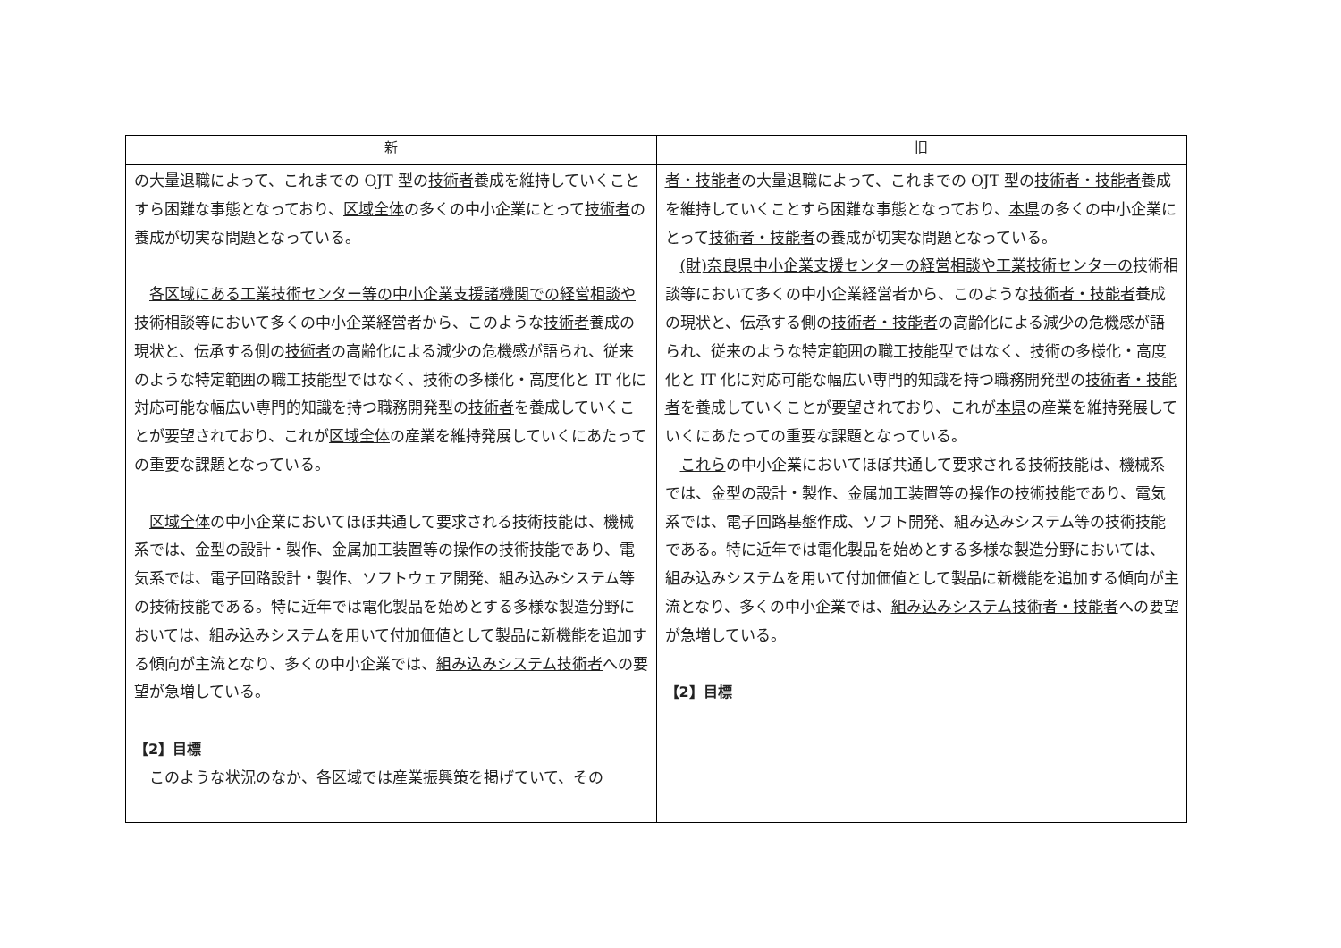| 新 | 旧 |
| --- | --- |
| の大量退職によって、これまでの OJT 型の 技術者 養成を維持していくことすら困難な事態となっており、 区域全体 の多くの中小企業にとって 技術者 の養成が切実な問題となっている。 各区域にある工業技術センター等の中小企業支援諸機関での経営相談や 技術相談等において多くの中小企業経営者から、このような 技術者 養成の現状と、伝承する側の 技術者 の高齢化による減少の危機感が語られ、従来のような特定範囲の職工技能型ではなく、技術の多様化・高度化と IT 化に対応可能な幅広い専門的知識を持つ職務開発型の 技術者 を養成していくことが要望されており、これが 区域全体 の産業を維持発展していくにあたっての重要な課題となっている。 区域全体 の中小企業においてほぼ共通して要求される技術技能は、機械系では、金型の設計・製作、金属加工装置等の操作の技術技能であり、電気系では、電子回路設計・製作、ソフトウェア開発、組み込みシステム等の技術技能である。特に近年では電化製品を始めとする多様な製造分野においては、組み込みシステムを用いて付加価値として製品に新機能を追加する傾向が主流となり、多くの中小企業では、 組み込みシステム技術者 への要望が急増している。 【2】目標 このような状況のなか、各区域では産業振興策を掲げていて、その | 者・技能者 の大量退職によって、これまでの OJT 型の 技術者・技能者 養成を維持していくことすら困難な事態となっており、 本県 の多くの中小企業にとって 技術者・技能者 の養成が切実な問題となっている。 (財)奈良県中小企業支援センターの経営相談や工業技術センターの 技術相談等において多くの中小企業経営者から、このような 技術者・技能者 養成の現状と、伝承する側の 技術者・技能者 の高齢化による減少の危機感が語られ、従来のような特定範囲の職工技能型ではなく、技術の多様化・高度化と IT 化に対応可能な幅広い専門的知識を持つ職務開発型の 技術者・技能者 を養成していくことが要望されており、これが 本県 の産業を維持発展していくにあたっての重要な課題となっている。 これら の中小企業においてほぼ共通して要求される技術技能は、機械系では、金型の設計・製作、金属加工装置等の操作の技術技能であり、電気系では、電子回路基盤作成、ソフト開発、組み込みシステム等の技術技能である。特に近年では電化製品を始めとする多様な製造分野においては、組み込みシステムを用いて付加価値として製品に新機能を追加する傾向が主流となり、多くの中小企業では、 組み込みシステム技術者・技能者 への要望が急増している。 【2】目標 |